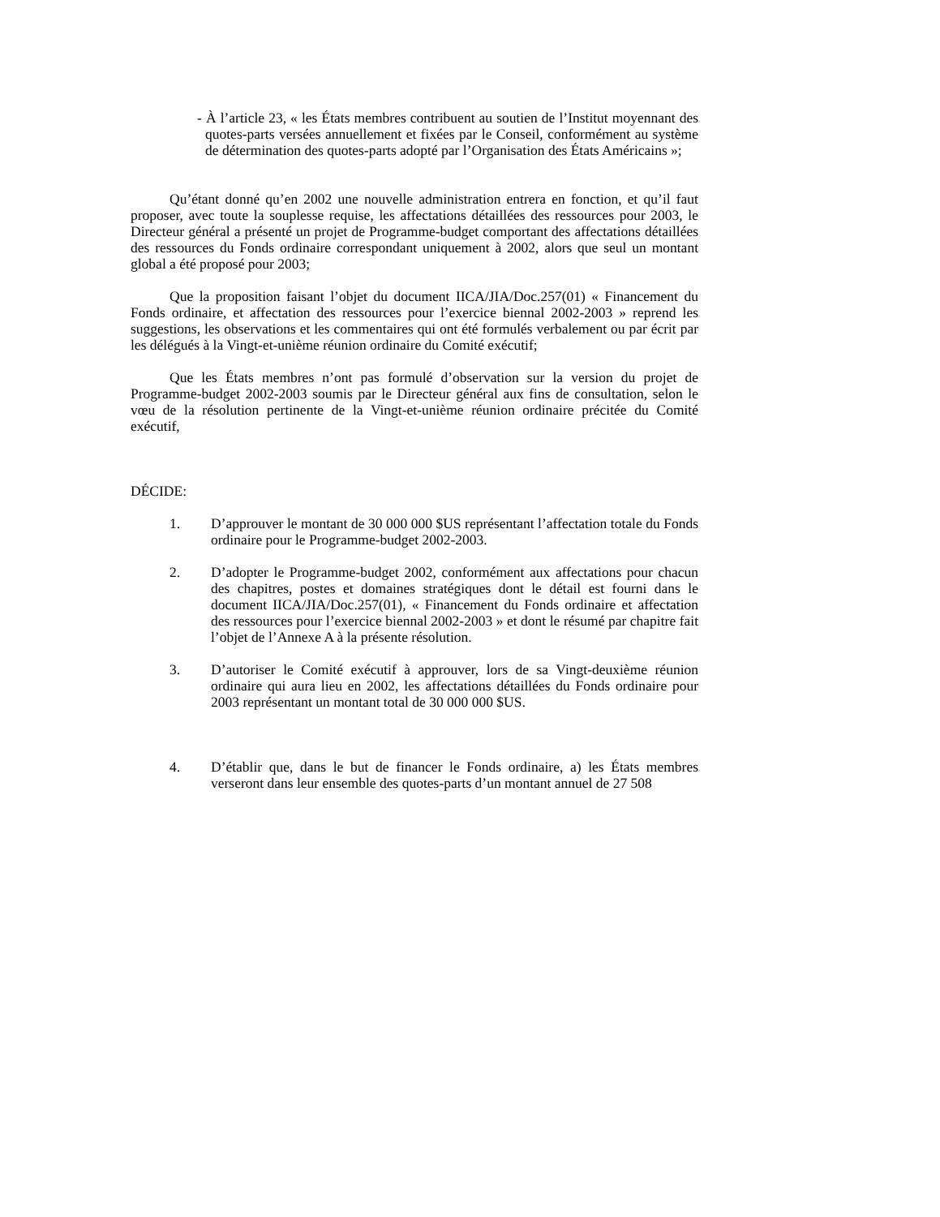- À l’article 23, « les États membres contribuent au soutien de l’Institut moyennant des quotes-parts versées annuellement et fixées par le Conseil, conformément au système de détermination des quotes-parts adopté par l’Organisation des États Américains »;
Qu’étant donné qu’en 2002 une nouvelle administration entrera en fonction, et qu’il faut proposer, avec toute la souplesse requise, les affectations détaillées des ressources pour 2003, le Directeur général a présenté un projet de Programme-budget comportant des affectations détaillées des ressources du Fonds ordinaire correspondant uniquement à 2002, alors que seul un montant global a été proposé pour 2003;
Que la proposition faisant l’objet du document IICA/JIA/Doc.257(01) « Financement du Fonds ordinaire, et affectation des ressources pour l’exercice biennal 2002-2003 » reprend les suggestions, les observations et les commentaires qui ont été formulés verbalement ou par écrit par les délégués à la Vingt-et-unième réunion ordinaire du Comité exécutif;
Que les États membres n’ont pas formulé d’observation sur la version du projet de Programme-budget 2002-2003 soumis par le Directeur général aux fins de consultation, selon le vœu de la résolution pertinente de la Vingt-et-unième réunion ordinaire précitée du Comité exécutif,
DÉCIDE:
1. D’approuver le montant de 30 000 000 $US représentant l’affectation totale du Fonds ordinaire pour le Programme-budget 2002-2003.
2. D’adopter le Programme-budget 2002, conformément aux affectations pour chacun des chapitres, postes et domaines stratégiques dont le détail est fourni dans le document IICA/JIA/Doc.257(01), « Financement du Fonds ordinaire et affectation des ressources pour l’exercice biennal 2002-2003 » et dont le résumé par chapitre fait l’objet de l’Annexe A à la présente résolution.
3. D’autoriser le Comité exécutif à approuver, lors de sa Vingt-deuxième réunion ordinaire qui aura lieu en 2002, les affectations détaillées du Fonds ordinaire pour 2003 représentant un montant total de 30 000 000 $US.
4. D’établir que, dans le but de financer le Fonds ordinaire, a) les États membres verseront dans leur ensemble des quotes-parts d’un montant annuel de 27 508